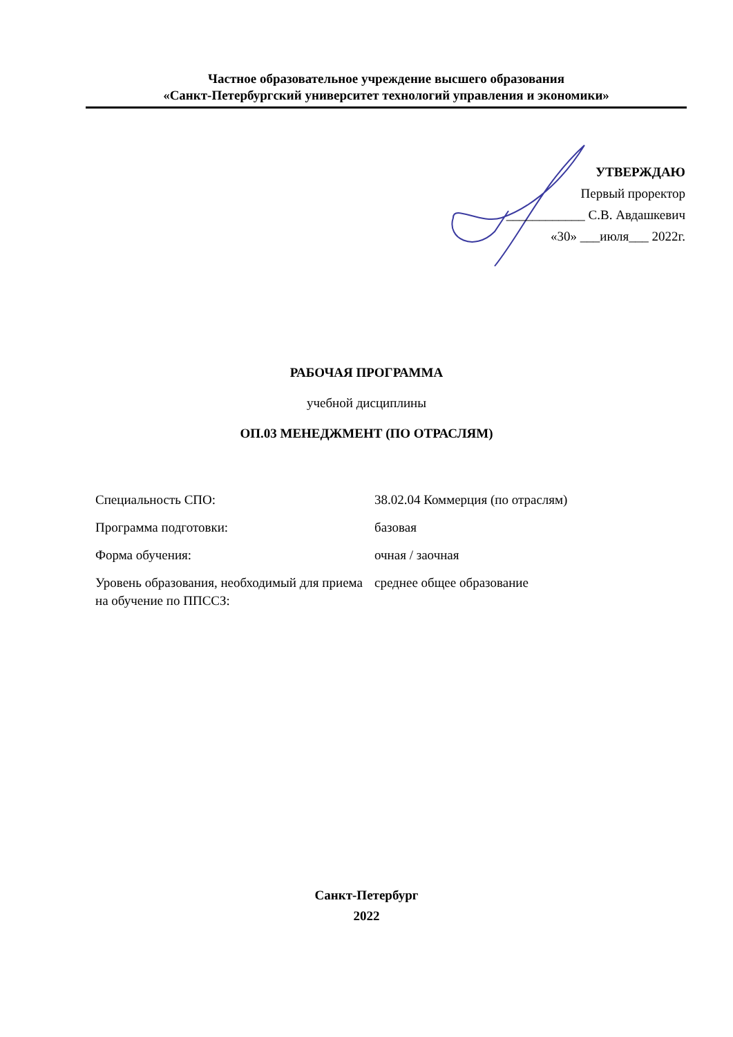Частное образовательное учреждение высшего образования
«Санкт-Петербургский университет технологий управления и экономики»
УТВЕРЖДАЮ
Первый проректор
____________ С.В. Авдашкевич
«30» ___июля___ 2022г.
РАБОЧАЯ ПРОГРАММА
учебной дисциплины
ОП.03 МЕНЕДЖМЕНТ (ПО ОТРАСЛЯМ)
| Специальность СПО: | 38.02.04 Коммерция (по отраслям) |
| Программа подготовки: | базовая |
| Форма обучения: | очная / заочная |
| Уровень образования, необходимый для приема на обучение по ППССЗ: | среднее общее образование |
Санкт-Петербург
2022